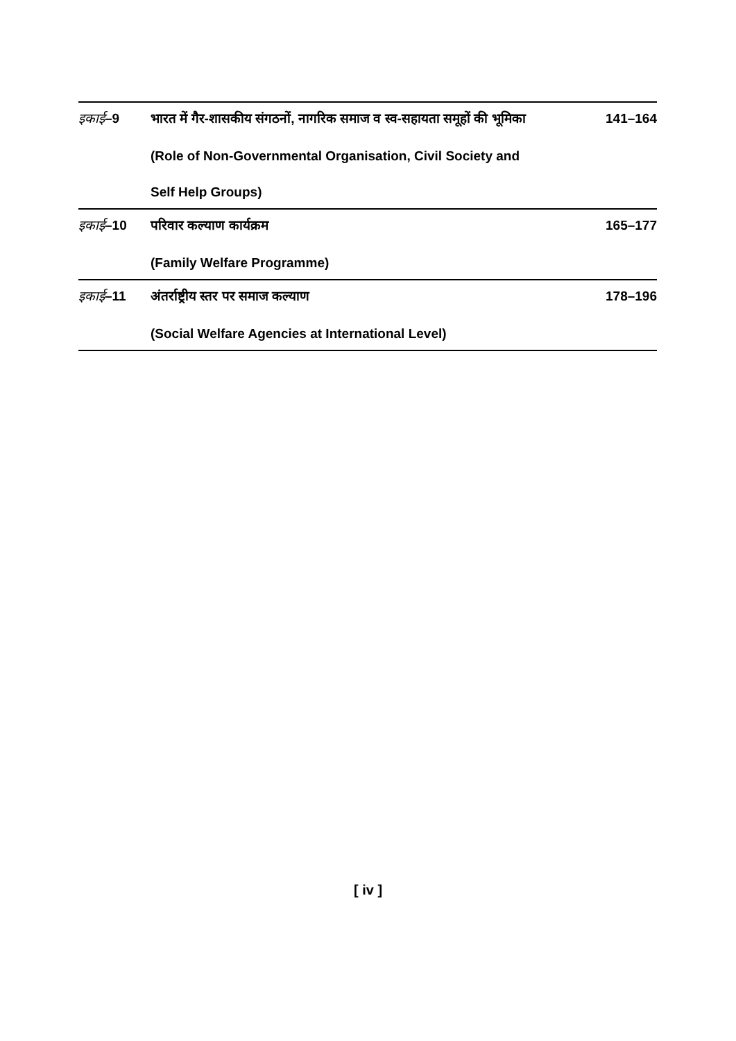इकाई–9 भारत में गैर-शासकीय संगठनों, नागरिक समाज व स्व-सहायता समूहों की भूमिका 141–164
(Role of Non-Governmental Organisation, Civil Society and
Self Help Groups)
इकाई–10 परिवार कल्याण कार्यक्रम 165–177
(Family Welfare Programme)
इकाई–11 अंतर्राष्ट्रीय स्तर पर समाज कल्याण 178–196
(Social Welfare Agencies at International Level)
[ iv ]